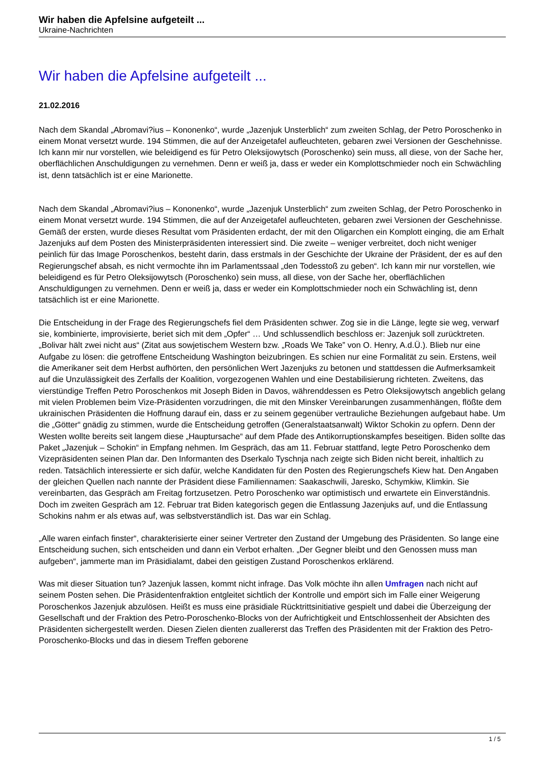Wir haben die Apfelsine aufgeteilt ...
Ukraine-Nachrichten
Wir haben die Apfelsine aufgeteilt ...
21.02.2016
Nach dem Skandal „Abromavi?ius – Kononenko“, wurde „Jazenjuk Unsterblich“ zum zweiten Schlag, der Petro Poroschenko in einem Monat versetzt wurde. 194 Stimmen, die auf der Anzeigetafel aufleuchteten, gebaren zwei Versionen der Geschehnisse. Ich kann mir nur vorstellen, wie beleidigend es für Petro Oleksijowytsch (Poroschenko) sein muss, all diese, von der Sache her, oberflächlichen Anschuldigungen zu vernehmen. Denn er weiß ja, dass er weder ein Komplottschmieder noch ein Schwächling ist, denn tatsächlich ist er eine Marionette.
Nach dem Skandal „Abromavi?ius – Kononenko“, wurde „Jazenjuk Unsterblich“ zum zweiten Schlag, der Petro Poroschenko in einem Monat versetzt wurde. 194 Stimmen, die auf der Anzeigetafel aufleuchteten, gebaren zwei Versionen der Geschehnisse. Gemäß der ersten, wurde dieses Resultat vom Präsidenten erdacht, der mit den Oligarchen ein Komplott einging, die am Erhalt Jazenjuks auf dem Posten des Ministerpräsidenten interessiert sind. Die zweite – weniger verbreitet, doch nicht weniger peinlich für das Image Poroschenkos, besteht darin, dass erstmals in der Geschichte der Ukraine der Präsident, der es auf den Regierungschef absah, es nicht vermochte ihn im Parlamentssaal „den Todesstoß zu geben“. Ich kann mir nur vorstellen, wie beleidigend es für Petro Oleksijowytsch (Poroschenko) sein muss, all diese, von der Sache her, oberflächlichen Anschuldigungen zu vernehmen. Denn er weiß ja, dass er weder ein Komplottschmieder noch ein Schwächling ist, denn tatsächlich ist er eine Marionette.
Die Entscheidung in der Frage des Regierungschefs fiel dem Präsidenten schwer. Zog sie in die Länge, legte sie weg, verwarf sie, kombinierte, improvisierte, beriet sich mit dem „Opfer“ … Und schlussendlich beschloss er: Jazenjuk soll zurücktreten. „Bolivar hält zwei nicht aus“ (Zitat aus sowjetischem Western bzw. „Roads We Take” von O. Henry, A.d.Ü.). Blieb nur eine Aufgabe zu lösen: die getroffene Entscheidung Washington beizubringen. Es schien nur eine Formalität zu sein. Erstens, weil die Amerikaner seit dem Herbst aufhörten, den persönlichen Wert Jazenjuks zu betonen und stattdessen die Aufmerksamkeit auf die Unzulässigkeit des Zerfalls der Koalition, vorgezogenen Wahlen und eine Destabilisierung richteten. Zweitens, das vierstündige Treffen Petro Poroschenkos mit Joseph Biden in Davos, währenddessen es Petro Oleksijowytsch angeblich gelang mit vielen Problemen beim Vize-Präsidenten vorzudringen, die mit den Minsker Vereinbarungen zusammenhängen, flößte dem ukrainischen Präsidenten die Hoffnung darauf ein, dass er zu seinem gegenüber vertrauliche Beziehungen aufgebaut habe. Um die „Götter“ gnädig zu stimmen, wurde die Entscheidung getroffen (Generalstaatsanwalt) Wiktor Schokin zu opfern. Denn der Westen wollte bereits seit langem diese „Hauptursache“ auf dem Pfade des Antikorruptionskampfes beseitigen. Biden sollte das Paket „Jazenjuk – Schokin“ in Empfang nehmen. Im Gespräch, das am 11. Februar stattfand, legte Petro Poroschenko dem Vizepräsidenten seinen Plan dar. Den Informanten des Dserkalo Tyschnja nach zeigte sich Biden nicht bereit, inhaltlich zu reden. Tatsächlich interessierte er sich dafür, welche Kandidaten für den Posten des Regierungschefs Kiew hat. Den Angaben der gleichen Quellen nach nannte der Präsident diese Familiennamen: Saakaschwili, Jaresko, Schymkiw, Klimkin. Sie vereinbarten, das Gespräch am Freitag fortzusetzen. Petro Poroschenko war optimistisch und erwartete ein Einverständnis. Doch im zweiten Gespräch am 12. Februar trat Biden kategorisch gegen die Entlassung Jazenjuks auf, und die Entlassung Schokins nahm er als etwas auf, was selbstverständlich ist. Das war ein Schlag.
„Alle waren einfach finster“, charakterisierte einer seiner Vertreter den Zustand der Umgebung des Präsidenten. So lange eine Entscheidung suchen, sich entscheiden und dann ein Verbot erhalten. „Der Gegner bleibt und den Genossen muss man aufgeben“, jammerte man im Präsidialamt, dabei den geistigen Zustand Poroschenkos erklärend.
Was mit dieser Situation tun? Jazenjuk lassen, kommt nicht infrage. Das Volk möchte ihn allen Umfragen nach nicht auf seinem Posten sehen. Die Präsidentenfraktion entgleitet sichtlich der Kontrolle und empört sich im Falle einer Weigerung Poroschenkos Jazenjuk abzulösen. Heißt es muss eine präsidiale Rücktrittsinitiative gespielt und dabei die Überzeigung der Gesellschaft und der Fraktion des Petro-Poroschenko-Blocks von der Aufrichtigkeit und Entschlossenheit der Absichten des Präsidenten sichergestellt werden. Diesen Zielen dienten zuallererst das Treffen des Präsidenten mit der Fraktion des Petro-Poroschenko-Blocks und das in diesem Treffen geborene
1 / 5